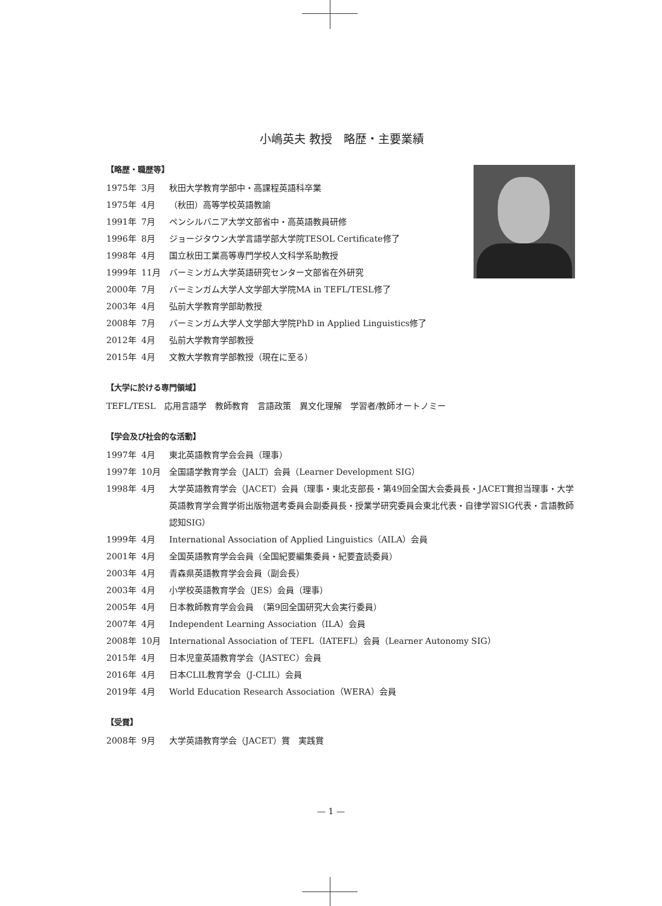小嶋英夫 教授　略歴・主要業績
【略歴・職歴等】
1975年 3月 秋田大学教育学部中・高課程英語科卒業
1975年 4月 （秋田）高等学校英語教諭
1991年 7月 ペンシルバニア大学文部省中・高英語教員研修
1996年 8月 ジョージタウン大学言語学部大学院TESOL Certificate修了
1998年 4月 国立秋田工業高等専門学校人文科学系助教授
1999年 11月 バーミンガム大学英語研究センター文部省在外研究
2000年 7月 バーミンガム大学人文学部大学院MA in TEFL/TESL修了
2003年 4月 弘前大学教育学部助教授
2008年 7月 バーミンガム大学人文学部大学院PhD in Applied Linguistics修了
2012年 4月 弘前大学教育学部教授
2015年 4月 文教大学教育学部教授（現在に至る）
【大学に於ける専門領域】
TEFL/TESL　応用言語学　教師教育　言語政策　異文化理解　学習者/教師オートノミー
【学会及び社会的な活動】
1997年 4月 東北英語教育学会会員（理事）
1997年 10月 全国語学教育学会（JALT）会員（Learner Development SIG）
1998年 4月 大学英語教育学会（JACET）会員（理事・東北支部長・第49回全国大会委員長・JACET賞担当理事・大学英語教育学会賞学術出版物選考委員会副委員長・授業学研究委員会東北代表・自律学習SIG代表・言語教師認知SIG）
1999年 4月 International Association of Applied Linguistics（AILA）会員
2001年 4月 全国英語教育学会会員（全国紀要編集委員・紀要査読委員）
2003年 4月 青森県英語教育学会会員（副会長）
2003年 4月 小学校英語教育学会（JES）会員（理事）
2005年 4月 日本教師教育学会会員　（第9回全国研究大会実行委員）
2007年 4月 Independent Learning Association（ILA）会員
2008年 10月 International Association of TEFL（IATEFL）会員（Learner Autonomy SIG）
2015年 4月 日本児童英語教育学会（JASTEC）会員
2016年 4月 日本CLIL教育学会（J-CLIL）会員
2019年 4月 World Education Research Association（WERA）会員
【受賞】
2008年 9月 大学英語教育学会（JACET）賞　実践賞
— 1 —